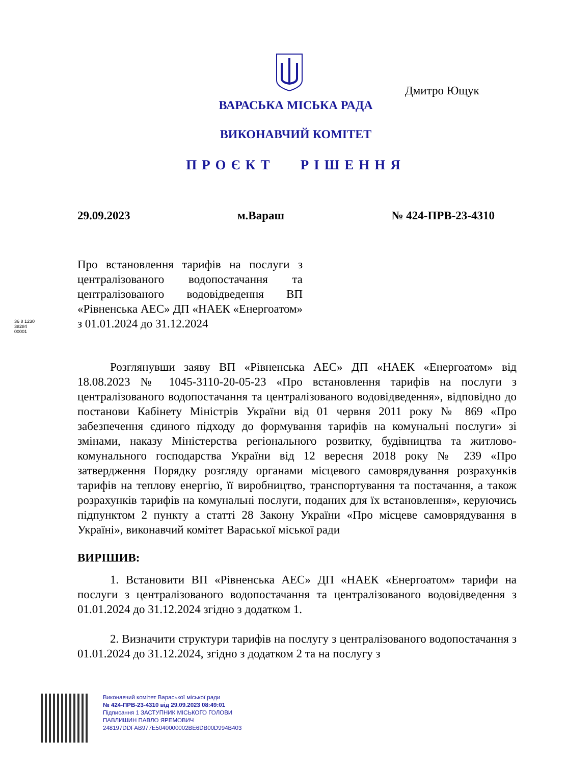Дмитро Ющук
ВАРАСЬКА МІСЬКА РАДА
ВИКОНАВЧИЙ КОМІТЕТ
ПРОЄКТ РІШЕННЯ
29.09.2023 м.Вараш № 424-ПРВ-23-4310
36 8 1230 38284 00001
Про встановлення тарифів на послуги з централізованого водопостачання та централізованого водовідведення ВП «Рівненська АЕС» ДП «НАЕК «Енергоатом» з 01.01.2024 до 31.12.2024
Розглянувши заяву ВП «Рівненська АЕС» ДП «НАЕК «Енергоатом» від 18.08.2023 № 1045-3110-20-05-23 «Про встановлення тарифів на послуги з централізованого водопостачання та централізованого водовідведення», відповідно до постанови Кабінету Міністрів України від 01 червня 2011 року № 869 «Про забезпечення єдиного підходу до формування тарифів на комунальні послуги» зі змінами, наказу Міністерства регіонального розвитку, будівництва та житлово-комунального господарства України від 12 вересня 2018 року № 239 «Про затвердження Порядку розгляду органами місцевого самоврядування розрахунків тарифів на теплову енергію, її виробництво, транспортування та постачання, а також розрахунків тарифів на комунальні послуги, поданих для їх встановлення», керуючись підпунктом 2 пункту а статті 28 Закону України «Про місцеве самоврядування в Україні», виконавчий комітет Вараської міської ради
ВИРІШИВ:
1. Встановити ВП «Рівненська АЕС» ДП «НАЕК «Енергоатом» тарифи на послуги з централізованого водопостачання та централізованого водовідведення з 01.01.2024 до 31.12.2024 згідно з додатком 1.
2. Визначити структури тарифів на послугу з централізованого водопостачання з 01.01.2024 до 31.12.2024, згідно з додатком 2 та на послугу з
Виконавчий комітет Вараської міської ради
№ 424-ПРВ-23-4310 від 29.09.2023 08:49:01
Підписання 1 ЗАСТУПНИК МІСЬКОГО ГОЛОВИ
ПАВЛИШИН ПАВЛО ЯРЕМОВИЧ
248197DDFAB977E5040000002BE6DB00D994B403